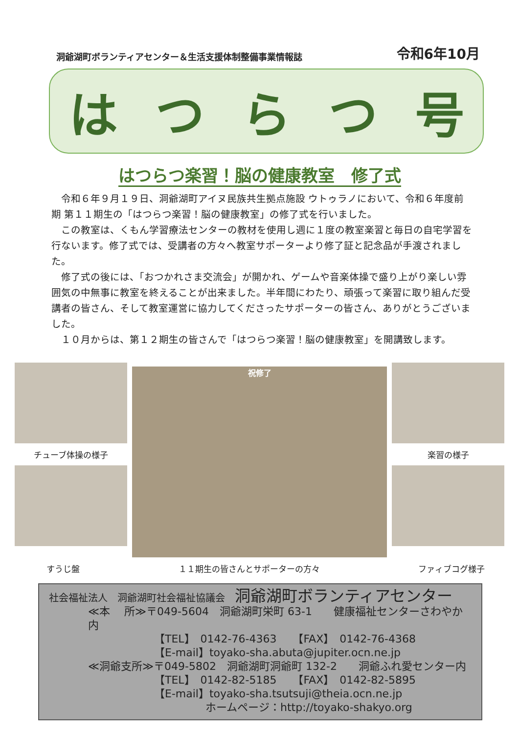洞爺湖町ボランティアセンター＆生活支援体制整備事業情報誌 令和6年10月
はつらつ号
はつらつ楽習！脳の健康教室　修了式
令和６年９月１９日、洞爺湖町アイヌ民族共生拠点施設 ウトゥラノにおいて、令和６年度前期 第１１期生の「はつらつ楽習！脳の健康教室」の修了式を行いました。
この教室は、くもん学習療法センターの教材を使用し週に１度の教室楽習と毎日の自宅学習を行ないます。修了式では、受講者の方々へ教室サポーターより修了証と記念品が手渡されました。
修了式の後には、「おつかれさま交流会」が開かれ、ゲームや音楽体操で盛り上がり楽しい雰囲気の中無事に教室を終えることが出来ました。半年間にわたり、頑張って楽習に取り組んだ受講者の皆さん、そして教室運営に協力してくださったサポーターの皆さん、ありがとうございました。
１０月からは、第１２期生の皆さんで「はつらつ楽習！脳の健康教室」を開講致します。
チューブ体操の様子
祝修了
楽習の様子
すうじ盤 １１期生の皆さんとサポーターの方々 ファィブコグ様子
社会福祉法人　洞爺湖町社会福祉協議会　洞爺湖町ボランティアセンター
≪本　 所≫〒049-5604　洞爺湖町栄町 63-1　　健康福祉センターさわやか内
【TEL】　0142-76-4363　　【FAX】　0142-76-4368
【E-mail】toyako-sha.abuta@jupiter.ocn.ne.jp
≪洞爺支所≫〒049-5802　洞爺湖町洞爺町 132-2　　洞爺ふれ愛センター内
【TEL】　0142-82-5185　　【FAX】　0142-82-5895
【E-mail】toyako-sha.tsutsuji@theia.ocn.ne.jp
ホームページ：http://toyako-shakyo.org